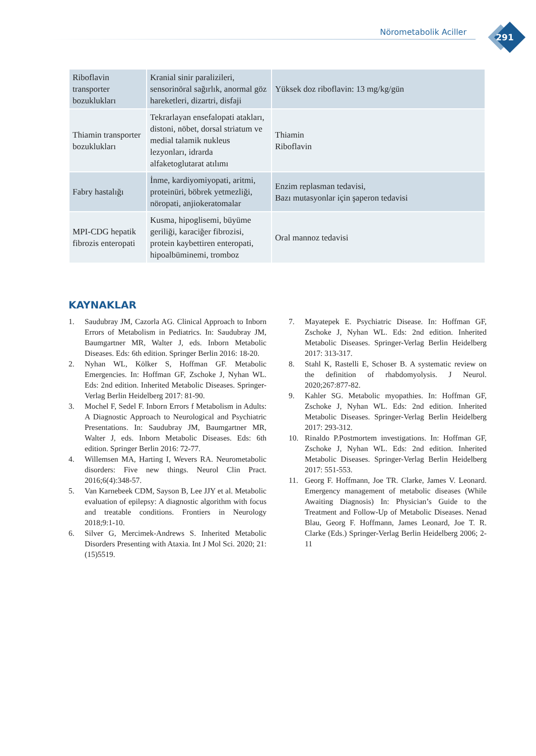Nörometabolik Aciller
291
| Riboflavin transporter bozuklukları | Kranial sinir paralizileri, sensorinöral sağırlık, anormal göz hareketleri, dizartri, disfaji | Yüksek doz riboflavin: 13 mg/kg/gün |
| Thiamin transporter bozuklukları | Tekrarlayan ensefalopati atakları, distoni, nöbet, dorsal striatum ve medial talamik nukleus lezyonları, idrarda alfaketoglutarat atılımı | Thiamin Riboflavin |
| Fabry hastalığı | İnme, kardiyomiyopati, aritmi, proteinüri, böbrek yetmezliği, nöropati, anjiokeratomalar | Enzim replasman tedavisi, Bazı mutasyonlar için şaperon tedavisi |
| MPI-CDG hepatik fibrozis enteropati | Kusma, hipoglisemi, büyüme geriliği, karaciğer fibrozisi, protein kaybettiren enteropati, hipoalbüminemi, tromboz | Oral mannoz tedavisi |
KAYNAKLAR
1. Saudubray JM, Cazorla AG. Clinical Approach to Inborn Errors of Metabolism in Pediatrics. In: Saudubray JM, Baumgartner MR, Walter J, eds. Inborn Metabolic Diseases. Eds: 6th edition. Springer Berlin 2016: 18-20.
2. Nyhan WL, Kölker S, Hoffman GF. Metabolic Emergencies. In: Hoffman GF, Zschoke J, Nyhan WL. Eds: 2nd edition. Inherited Metabolic Diseases. Springer-Verlag Berlin Heidelberg 2017: 81-90.
3. Mochel F, Sedel F. Inborn Errors f Metabolism in Adults: A Diagnostic Approach to Neurological and Psychiatric Presentations. In: Saudubray JM, Baumgartner MR, Walter J, eds. Inborn Metabolic Diseases. Eds: 6th edition. Springer Berlin 2016: 72-77.
4. Willemsen MA, Harting I, Wevers RA. Neurometabolic disorders: Five new things. Neurol Clin Pract. 2016;6(4):348-57.
5. Van Karnebeek CDM, Sayson B, Lee JJY et al. Metabolic evaluation of epilepsy: A diagnostic algorithm with focus and treatable conditions. Frontiers in Neurology 2018;9:1-10.
6. Silver G, Mercimek-Andrews S. Inherited Metabolic Disorders Presenting with Ataxia. Int J Mol Sci. 2020; 21:(15)5519.
7. Mayatepek E. Psychiatric Disease. In: Hoffman GF, Zschoke J, Nyhan WL. Eds: 2nd edition. Inherited Metabolic Diseases. Springer-Verlag Berlin Heidelberg 2017: 313-317.
8. Stahl K, Rastelli E, Schoser B. A systematic review on the definition of rhabdomyolysis. J Neurol. 2020;267:877-82.
9. Kahler SG. Metabolic myopathies. In: Hoffman GF, Zschoke J, Nyhan WL. Eds: 2nd edition. Inherited Metabolic Diseases. Springer-Verlag Berlin Heidelberg 2017: 293-312.
10. Rinaldo P.Postmortem investigations. In: Hoffman GF, Zschoke J, Nyhan WL. Eds: 2nd edition. Inherited Metabolic Diseases. Springer-Verlag Berlin Heidelberg 2017: 551-553.
11. Georg F. Hoffmann, Joe TR. Clarke, James V. Leonard. Emergency management of metabolic diseases (While Awaiting Diagnosis) In: Physician’s Guide to the Treatment and Follow-Up of Metabolic Diseases. Nenad Blau, Georg F. Hoffmann, James Leonard, Joe T. R. Clarke (Eds.) Springer-Verlag Berlin Heidelberg 2006; 2-11